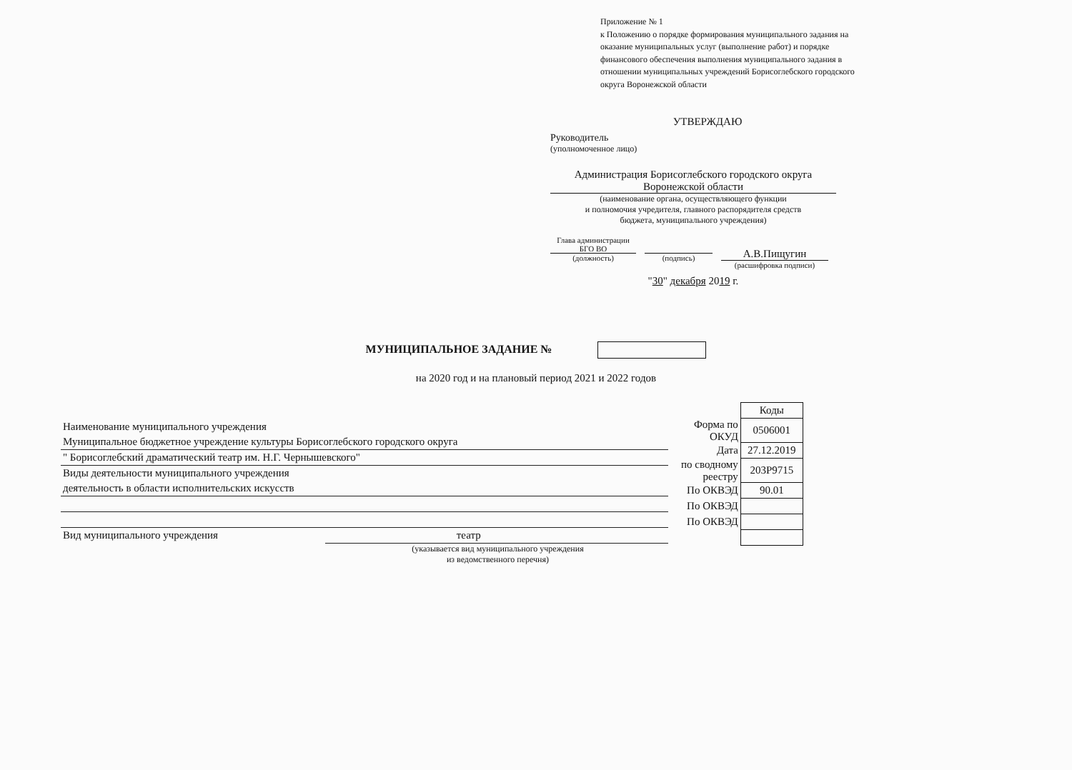Приложение № 1
к Положению о порядке формирования муниципального задания на оказание муниципальных услуг (выполнение работ) и порядке финансового обеспечения выполнения муниципального задания в отношении муниципальных учреждений Борисоглебского городского округа Воронежской области
УТВЕРЖДАЮ
Руководитель
(уполномоченное лицо)
Администрация Борисоглебского городского округа
Воронежской области
(наименование органа, осуществляющего функции
и полномочия учредителя, главного распорядителя средств
бюджета, муниципального учреждения)
Глава администрации БГО ВО
(должность)
(подпись)
А.В.Пищугин
(расшифровка подписи)
"30" декабря 2019 г.
МУНИЦИПАЛЬНОЕ ЗАДАНИЕ №
на 2020 год и на плановый период 2021 и 2022 годов
Наименование муниципального учреждения
Муниципальное бюджетное учреждение культуры Борисоглебского городского округа
" Борисоглебский драматический театр им. Н.Г. Чернышевского"
Виды деятельности муниципального учреждения
деятельность в области исполнительских искусств
Вид муниципального учреждения театр
(указывается вид муниципального учреждения
из ведомственного перечня)
| | Коды |
| Форма по ОКУД | 0506001 |
| Дата | 27.12.2019 |
| по сводному реестру | 203Р9715 |
| По ОКВЭД | 90.01 |
| По ОКВЭД | |
| По ОКВЭД | |